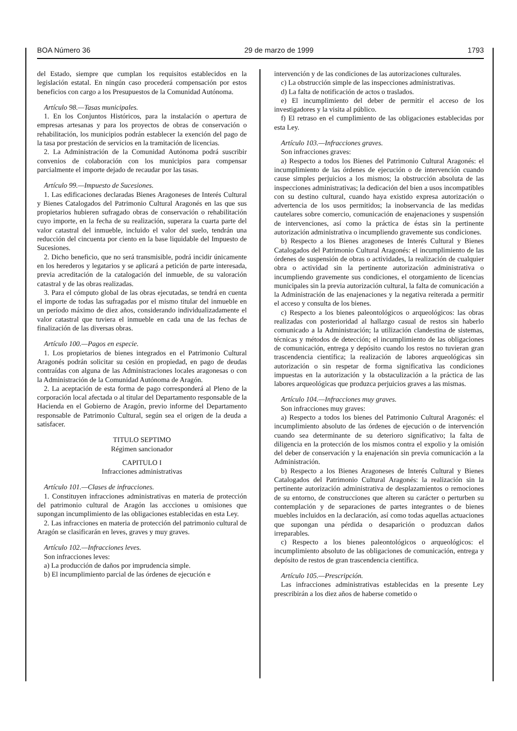BOA Número 36 29 de marzo de 1999 1793
del Estado, siempre que cumplan los requisitos establecidos en la legislación estatal. En ningún caso procederá compensación por estos beneficios con cargo a los Presupuestos de la Comunidad Autónoma.
Artículo 98.—Tasas municipales.
1. En los Conjuntos Históricos, para la instalación o apertura de empresas artesanas y para los proyectos de obras de conservación o rehabilitación, los municipios podrán establecer la exención del pago de la tasa por prestación de servicios en la tramitación de licencias.
2. La Administración de la Comunidad Autónoma podrá suscribir convenios de colaboración con los municipios para compensar parcialmente el importe dejado de recaudar por las tasas.
Artículo 99.—Impuesto de Sucesiones.
1. Las edificaciones declaradas Bienes Aragoneses de Interés Cultural y Bienes Catalogados del Patrimonio Cultural Aragonés en las que sus propietarios hubieren sufragado obras de conservación o rehabilitación cuyo importe, en la fecha de su realización, superara la cuarta parte del valor catastral del inmueble, incluido el valor del suelo, tendrán una reducción del cincuenta por ciento en la base liquidable del Impuesto de Sucesiones.
2. Dicho beneficio, que no será transmisible, podrá incidir únicamente en los herederos y legatarios y se aplicará a petición de parte interesada, previa acreditación de la catalogación del inmueble, de su valoración catastral y de las obras realizadas.
3. Para el cómputo global de las obras ejecutadas, se tendrá en cuenta el importe de todas las sufragadas por el mismo titular del inmueble en un período máximo de diez años, considerando individualizadamente el valor catastral que tuviera el inmueble en cada una de las fechas de finalización de las diversas obras.
Artículo 100.—Pagos en especie.
1. Los propietarios de bienes integrados en el Patrimonio Cultural Aragonés podrán solicitar su cesión en propiedad, en pago de deudas contraídas con alguna de las Administraciones locales aragonesas o con la Administración de la Comunidad Autónoma de Aragón.
2. La aceptación de esta forma de pago corresponderá al Pleno de la corporación local afectada o al titular del Departamento responsable de la Hacienda en el Gobierno de Aragón, previo informe del Departamento responsable de Patrimonio Cultural, según sea el origen de la deuda a satisfacer.
TITULO SEPTIMO
Régimen sancionador
CAPITULO I
Infracciones administrativas
Artículo 101.—Clases de infracciones.
1. Constituyen infracciones administrativas en materia de protección del patrimonio cultural de Aragón las accciones u omisiones que supongan incumplimiento de las obligaciones establecidas en esta Ley.
2. Las infracciones en materia de protección del patrimonio cultural de Aragón se clasificarán en leves, graves y muy graves.
Artículo 102.—Infracciones leves.
Son infracciones leves:
a) La producción de daños por imprudencia simple.
b) El incumplimiento parcial de las órdenes de ejecución e
intervención y de las condiciones de las autorizaciones culturales.
c) La obstrucción simple de las inspecciones administrativas.
d) La falta de notificación de actos o traslados.
e) El incumplimiento del deber de permitir el acceso de los investigadores y la visita al público.
f) El retraso en el cumplimiento de las obligaciones establecidas por esta Ley.
Artículo 103.—Infracciones graves.
Son infracciones graves:
a) Respecto a todos los Bienes del Patrimonio Cultural Aragonés: el incumplimiento de las órdenes de ejecución o de intervención cuando cause simples perjuicios a los mismos; la obstrucción absoluta de las inspecciones administrativas; la dedicación del bien a usos incompatibles con su destino cultural, cuando haya existido expresa autorización o advertencia de los usos permitidos; la inobservancia de las medidas cautelares sobre comercio, comunicación de enajenaciones y suspensión de intervenciones, así como la práctica de éstas sin la pertinente autorización administrativa o incumpliendo gravemente sus condiciones.
b) Respecto a los Bienes aragoneses de Interés Cultural y Bienes Catalogados del Patrimonio Cultural Aragonés: el incumplimiento de las órdenes de suspensión de obras o actividades, la realización de cualquier obra o actividad sin la pertinente autorización administrativa o incumpliendo gravemente sus condiciones, el otorgamiento de licencias municipales sin la previa autorización cultural, la falta de comunicación a la Administración de las enajenaciones y la negativa reiterada a permitir el acceso y consulta de los bienes.
c) Respecto a los bienes paleontológicos o arqueológicos: las obras realizadas con posterioridad al hallazgo casual de restos sin haberlo comunicado a la Administración; la utilización clandestina de sistemas, técnicas y métodos de detección; el incumplimiento de las obligaciones de comunicación, entrega y depósito cuando los restos no tuvieran gran trascendencia científica; la realización de labores arqueológicas sin autorización o sin respetar de forma significativa las condiciones impuestas en la autorización y la obstaculización a la práctica de las labores arqueológicas que produzca perjuicios graves a las mismas.
Artículo 104.—Infracciones muy graves.
Son infracciones muy graves:
a) Respecto a todos los bienes del Patrimonio Cultural Aragonés: el incumplimiento absoluto de las órdenes de ejecución o de intervención cuando sea determinante de su deterioro significativo; la falta de diligencia en la protección de los mismos contra el expolio y la omisión del deber de conservación y la enajenación sin previa comunicación a la Administración.
b) Respecto a los Bienes Aragoneses de Interés Cultural y Bienes Catalogados del Patrimonio Cultural Aragonés: la realización sin la pertinente autorización administrativa de desplazamientos o remociones de su entorno, de construcciones que alteren su carácter o perturben su contemplación y de separaciones de partes integrantes o de bienes muebles incluidos en la declaración, así como todas aquellas actuaciones que supongan una pérdida o desaparición o produzcan daños irreparables.
c) Respecto a los bienes paleontológicos o arqueológicos: el incumplimiento absoluto de las obligaciones de comunicación, entrega y depósito de restos de gran trascendencia científica.
Artículo 105.—Prescripción.
Las infracciones administrativas establecidas en la presente Ley prescribirán a los diez años de haberse cometido o